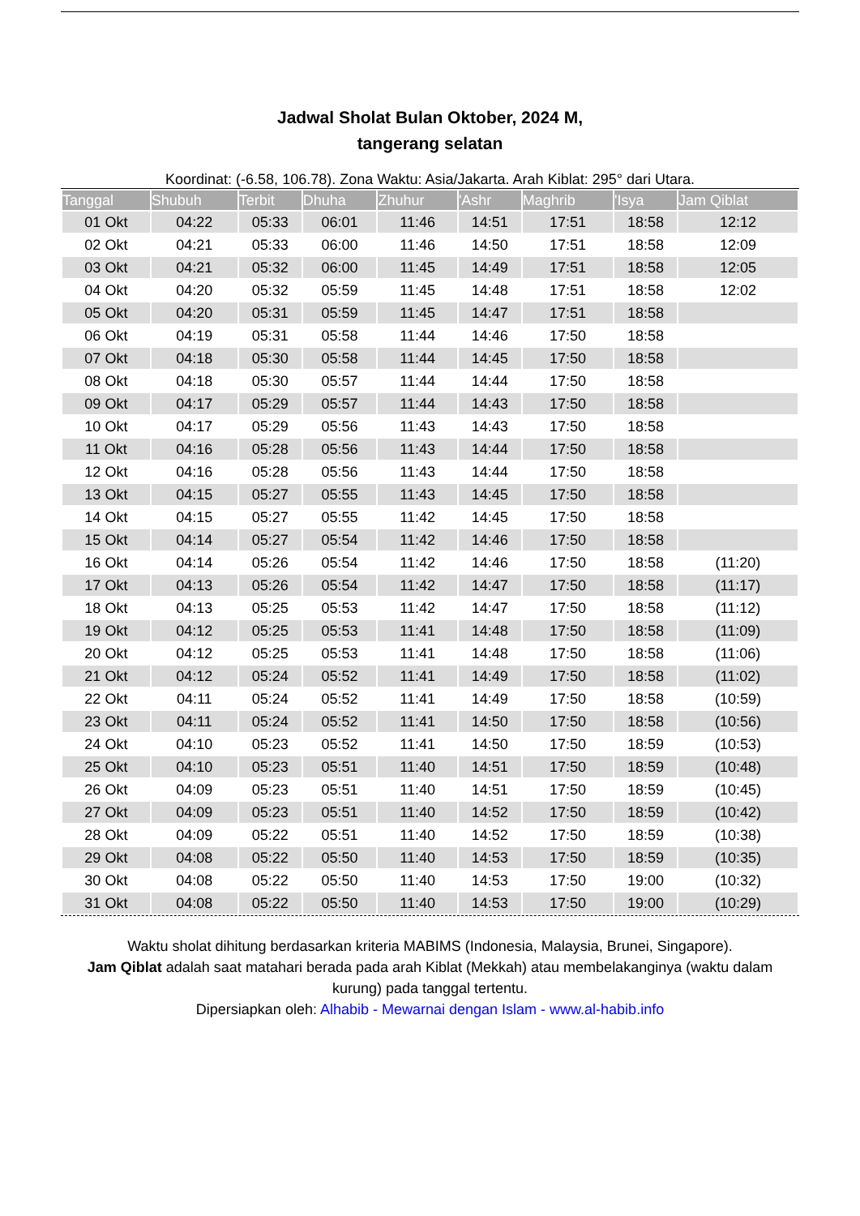Jadwal Sholat Bulan Oktober, 2024 M,
tangerang selatan
Koordinat: (-6.58, 106.78). Zona Waktu: Asia/Jakarta. Arah Kiblat: 295° dari Utara.
| Tanggal | Shubuh | Terbit | Dhuha | Zhuhur | 'Ashr | Maghrib | 'Isya | Jam Qiblat |
| --- | --- | --- | --- | --- | --- | --- | --- | --- |
| 01 Okt | 04:22 | 05:33 | 06:01 | 11:46 | 14:51 | 17:51 | 18:58 | 12:12 |
| 02 Okt | 04:21 | 05:33 | 06:00 | 11:46 | 14:50 | 17:51 | 18:58 | 12:09 |
| 03 Okt | 04:21 | 05:32 | 06:00 | 11:45 | 14:49 | 17:51 | 18:58 | 12:05 |
| 04 Okt | 04:20 | 05:32 | 05:59 | 11:45 | 14:48 | 17:51 | 18:58 | 12:02 |
| 05 Okt | 04:20 | 05:31 | 05:59 | 11:45 | 14:47 | 17:51 | 18:58 | |
| 06 Okt | 04:19 | 05:31 | 05:58 | 11:44 | 14:46 | 17:50 | 18:58 | |
| 07 Okt | 04:18 | 05:30 | 05:58 | 11:44 | 14:45 | 17:50 | 18:58 | |
| 08 Okt | 04:18 | 05:30 | 05:57 | 11:44 | 14:44 | 17:50 | 18:58 | |
| 09 Okt | 04:17 | 05:29 | 05:57 | 11:44 | 14:43 | 17:50 | 18:58 | |
| 10 Okt | 04:17 | 05:29 | 05:56 | 11:43 | 14:43 | 17:50 | 18:58 | |
| 11 Okt | 04:16 | 05:28 | 05:56 | 11:43 | 14:44 | 17:50 | 18:58 | |
| 12 Okt | 04:16 | 05:28 | 05:56 | 11:43 | 14:44 | 17:50 | 18:58 | |
| 13 Okt | 04:15 | 05:27 | 05:55 | 11:43 | 14:45 | 17:50 | 18:58 | |
| 14 Okt | 04:15 | 05:27 | 05:55 | 11:42 | 14:45 | 17:50 | 18:58 | |
| 15 Okt | 04:14 | 05:27 | 05:54 | 11:42 | 14:46 | 17:50 | 18:58 | |
| 16 Okt | 04:14 | 05:26 | 05:54 | 11:42 | 14:46 | 17:50 | 18:58 | (11:20) |
| 17 Okt | 04:13 | 05:26 | 05:54 | 11:42 | 14:47 | 17:50 | 18:58 | (11:17) |
| 18 Okt | 04:13 | 05:25 | 05:53 | 11:42 | 14:47 | 17:50 | 18:58 | (11:12) |
| 19 Okt | 04:12 | 05:25 | 05:53 | 11:41 | 14:48 | 17:50 | 18:58 | (11:09) |
| 20 Okt | 04:12 | 05:25 | 05:53 | 11:41 | 14:48 | 17:50 | 18:58 | (11:06) |
| 21 Okt | 04:12 | 05:24 | 05:52 | 11:41 | 14:49 | 17:50 | 18:58 | (11:02) |
| 22 Okt | 04:11 | 05:24 | 05:52 | 11:41 | 14:49 | 17:50 | 18:58 | (10:59) |
| 23 Okt | 04:11 | 05:24 | 05:52 | 11:41 | 14:50 | 17:50 | 18:58 | (10:56) |
| 24 Okt | 04:10 | 05:23 | 05:52 | 11:41 | 14:50 | 17:50 | 18:59 | (10:53) |
| 25 Okt | 04:10 | 05:23 | 05:51 | 11:40 | 14:51 | 17:50 | 18:59 | (10:48) |
| 26 Okt | 04:09 | 05:23 | 05:51 | 11:40 | 14:51 | 17:50 | 18:59 | (10:45) |
| 27 Okt | 04:09 | 05:23 | 05:51 | 11:40 | 14:52 | 17:50 | 18:59 | (10:42) |
| 28 Okt | 04:09 | 05:22 | 05:51 | 11:40 | 14:52 | 17:50 | 18:59 | (10:38) |
| 29 Okt | 04:08 | 05:22 | 05:50 | 11:40 | 14:53 | 17:50 | 18:59 | (10:35) |
| 30 Okt | 04:08 | 05:22 | 05:50 | 11:40 | 14:53 | 17:50 | 19:00 | (10:32) |
| 31 Okt | 04:08 | 05:22 | 05:50 | 11:40 | 14:53 | 17:50 | 19:00 | (10:29) |
Waktu sholat dihitung berdasarkan kriteria MABIMS (Indonesia, Malaysia, Brunei, Singapore).
Jam Qiblat adalah saat matahari berada pada arah Kiblat (Mekkah) atau membelakanginya (waktu dalam kurung) pada tanggal tertentu.
Dipersiapkan oleh: Alhabib - Mewarnai dengan Islam - www.al-habib.info